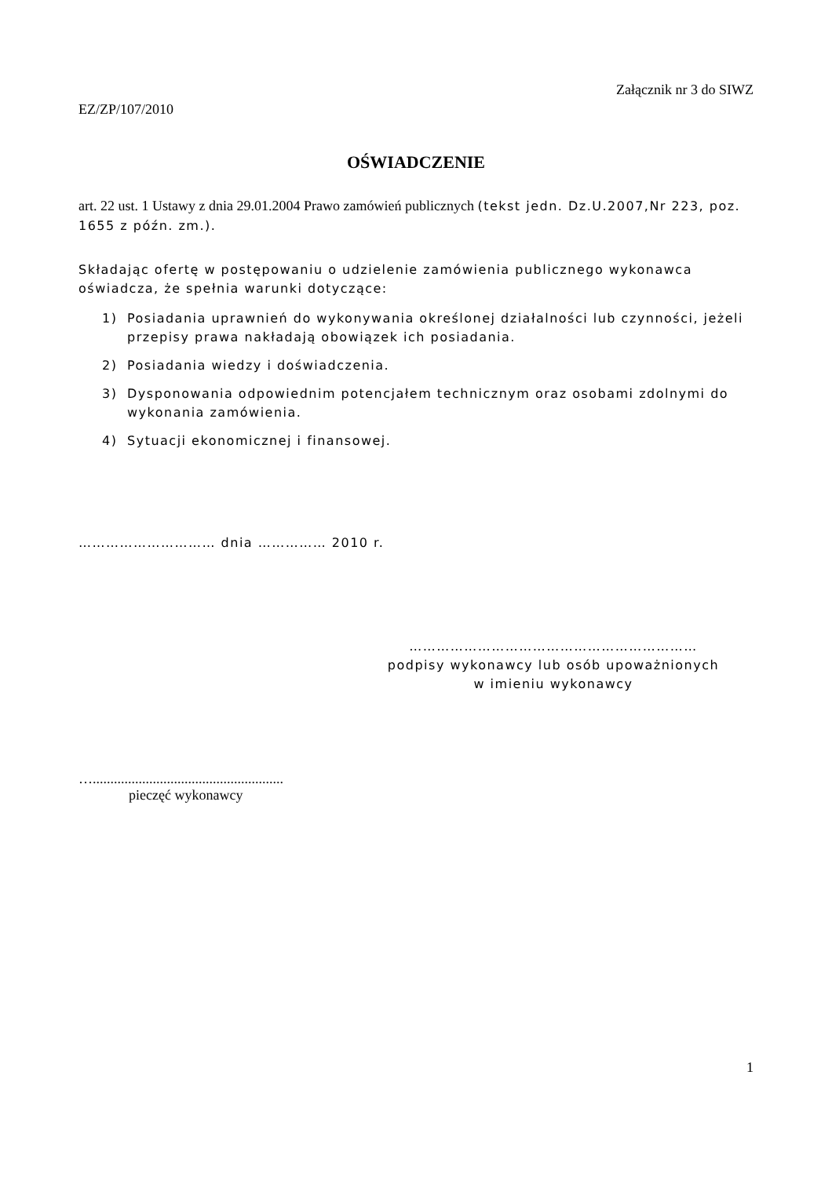Załącznik nr 3 do SIWZ
EZ/ZP/107/2010
OŚWIADCZENIE
art. 22 ust. 1 Ustawy z dnia 29.01.2004 Prawo zamówień publicznych (tekst jedn. Dz.U.2007,Nr 223, poz. 1655 z późn. zm.).
Składając ofertę w postępowaniu o udzielenie zamówienia publicznego wykonawca oświadcza, że spełnia warunki dotyczące:
1) Posiadania uprawnień do wykonywania określonej działalności lub czynności, jeżeli przepisy prawa nakładają obowiązek ich posiadania.
2) Posiadania wiedzy i doświadczenia.
3) Dysponowania odpowiednim potencjałem technicznym oraz osobami zdolnymi do wykonania zamówienia.
4) Sytuacji ekonomicznej i finansowej.
………………………… dnia …………… 2010 r.
………………………………………………………
podpisy wykonawcy lub osób upoważnionych
w imieniu wykonawcy
…......................................................
pieczęć wykonawcy
1